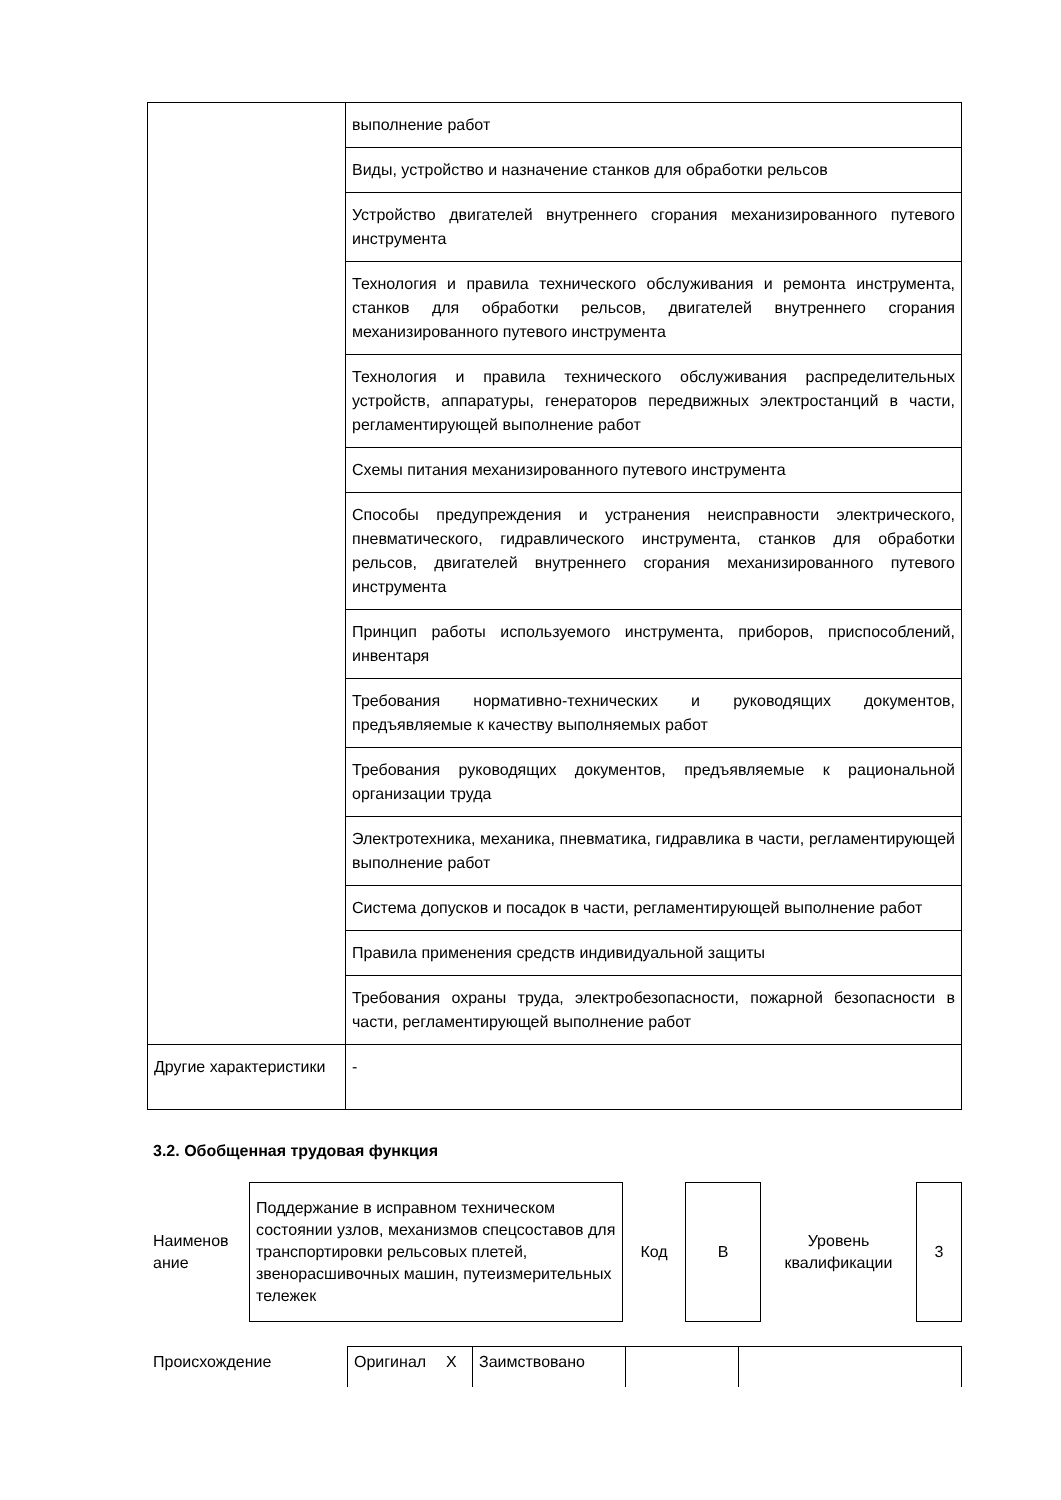| | выполнение работ |
| | Виды, устройство и назначение станков для обработки рельсов |
| | Устройство двигателей внутреннего сгорания механизированного путевого инструмента |
| | Технология и правила технического обслуживания и ремонта инструмента, станков для обработки рельсов, двигателей внутреннего сгорания механизированного путевого инструмента |
| | Технология и правила технического обслуживания распределительных устройств, аппаратуры, генераторов передвижных электростанций в части, регламентирующей выполнение работ |
| | Схемы питания механизированного путевого инструмента |
| | Способы предупреждения и устранения неисправности электрического, пневматического, гидравлического инструмента, станков для обработки рельсов, двигателей внутреннего сгорания механизированного путевого инструмента |
| | Принцип работы используемого инструмента, приборов, приспособлений, инвентаря |
| | Требования нормативно-технических и руководящих документов, предъявляемые к качеству выполняемых работ |
| | Требования руководящих документов, предъявляемые к рациональной организации труда |
| | Электротехника, механика, пневматика, гидравлика в части, регламентирующей выполнение работ |
| | Система допусков и посадок в части, регламентирующей выполнение работ |
| | Правила применения средств индивидуальной защиты |
| | Требования охраны труда, электробезопасности, пожарной безопасности в части, регламентирующей выполнение работ |
| Другие характеристики | - |
3.2. Обобщенная трудовая функция
| Наименов ание | Поддержание в исправном техническом состоянии узлов, механизмов спецсоставов для транспортировки рельсовых плетей, звенорасшивочных машин, путеизмерительных тележек | Код | В | Уровень квалификации | 3 |
| Происхождение | Оригинал | X | Заимствовано | | |